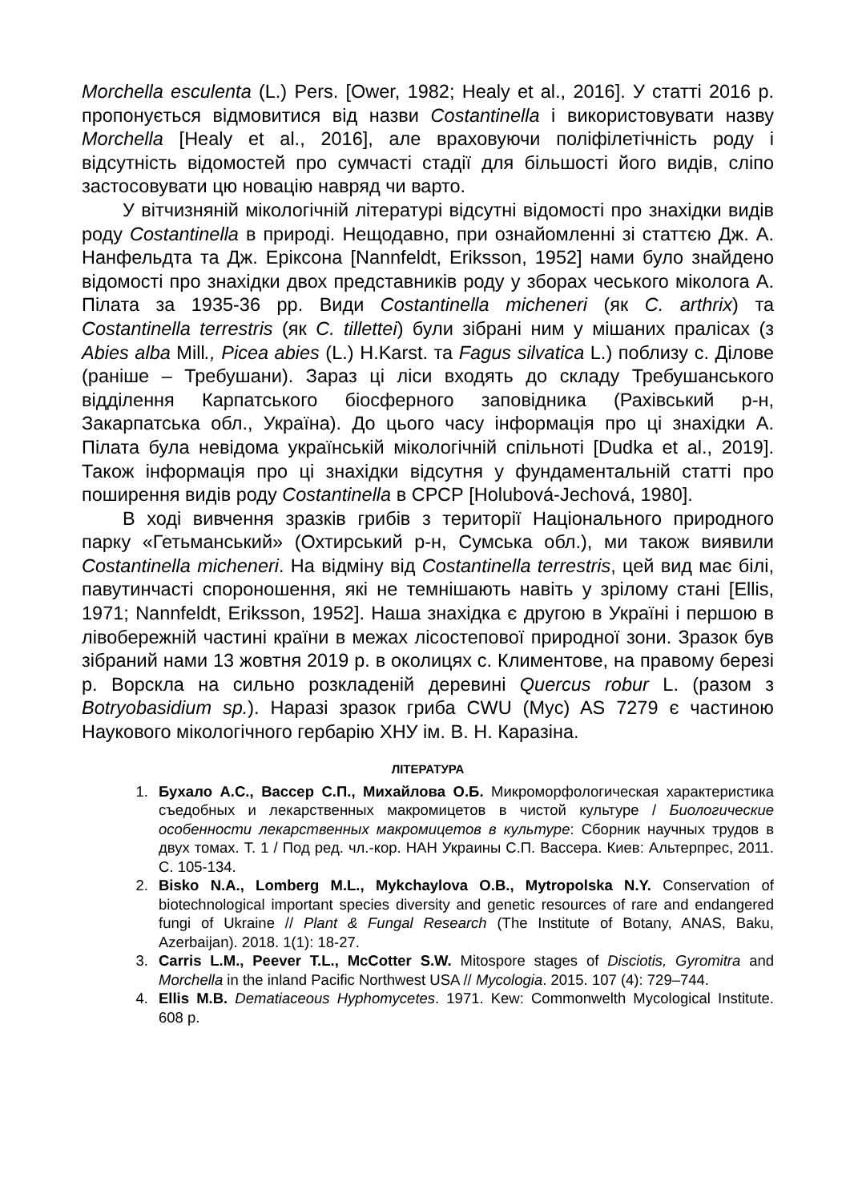Morchella esculenta (L.) Pers. [Ower, 1982; Healy et al., 2016]. У статті 2016 р. пропонується відмовитися від назви Costantinella і використовувати назву Morchella [Healy et al., 2016], але враховуючи поліфілетічність роду і відсутність відомостей про сумчасті стадії для більшості його видів, сліпо застосовувати цю новацію навряд чи варто.
У вітчизняній мікологічній літературі відсутні відомості про знахідки видів роду Costantinella в природі. Нещодавно, при ознайомленні зі статтєю Дж. А. Нанфельдта та Дж. Еріксона [Nannfeldt, Eriksson, 1952] нами було знайдено відомості про знахідки двох представників роду у зборах чеського міколога А. Пілата за 1935-36 рр. Види Costantinella micheneri (як C. arthrix) та Costantinella terrestris (як C. tillettei) були зібрані ним у мішаних пралісах (з Abies alba Mill., Picea abies (L.) H.Karst. та Fagus silvatica L.) поблизу с. Ділове (раніше – Требушани). Зараз ці ліси входять до складу Требушанського відділення Карпатського біосферного заповідника (Рахівський р-н, Закарпатська обл., Україна). До цього часу інформація про ці знахідки А. Пілата була невідома українській мікологічній спільноті [Dudka et al., 2019]. Також інформація про ці знахідки відсутня у фундаментальній статті про поширення видів роду Costantinella в СРСР [Holubová-Jechová, 1980].
В ході вивчення зразків грибів з території Національного природного парку «Гетьманський» (Охтирський р-н, Сумська обл.), ми також виявили Costantinella micheneri. На відміну від Costantinella terrestris, цей вид має білі, павутинчасті спороношення, які не темнішають навіть у зрілому стані [Ellis, 1971; Nannfeldt, Eriksson, 1952]. Наша знахідка є другою в Україні і першою в лівобережній частині країни в межах лісостепової природної зони. Зразок був зібраний нами 13 жовтня 2019 р. в околицях с. Климентове, на правому березі р. Ворскла на сильно розкладеній деревині Quercus robur L. (разом з Botryobasidium sp.). Наразі зразок гриба CWU (Myc) AS 7279 є частиною Наукового мікологічного гербарію ХНУ ім. В. Н. Каразіна.
ЛІТЕРАТУРА
1. Бухало А.С., Вассер С.П., Михайлова О.Б. Микроморфологическая характеристика съедобных и лекарственных макромицетов в чистой культуре / Биологические особенности лекарственных макромицетов в культуре: Сборник научных трудов в двух томах. Т. 1 / Под ред. чл.-кор. НАН Украины С.П. Вассера. Киев: Альтерпрес, 2011. С. 105-134.
2. Bisko N.A., Lomberg M.L., Mykchaylova O.B., Mytropolska N.Y. Conservation of biotechnological important species diversity and genetic resources of rare and endangered fungi of Ukraine // Plant & Fungal Research (The Institute of Botany, ANAS, Baku, Azerbaijan). 2018. 1(1): 18-27.
3. Carris L.M., Peever T.L., McCotter S.W. Mitospore stages of Disciotis, Gyromitra and Morchella in the inland Pacific Northwest USA // Mycologia. 2015. 107 (4): 729–744.
4. Ellis M.B. Dematiaceous Hyphomycetes. 1971. Kew: Commonwelth Mycological Institute. 608 p.